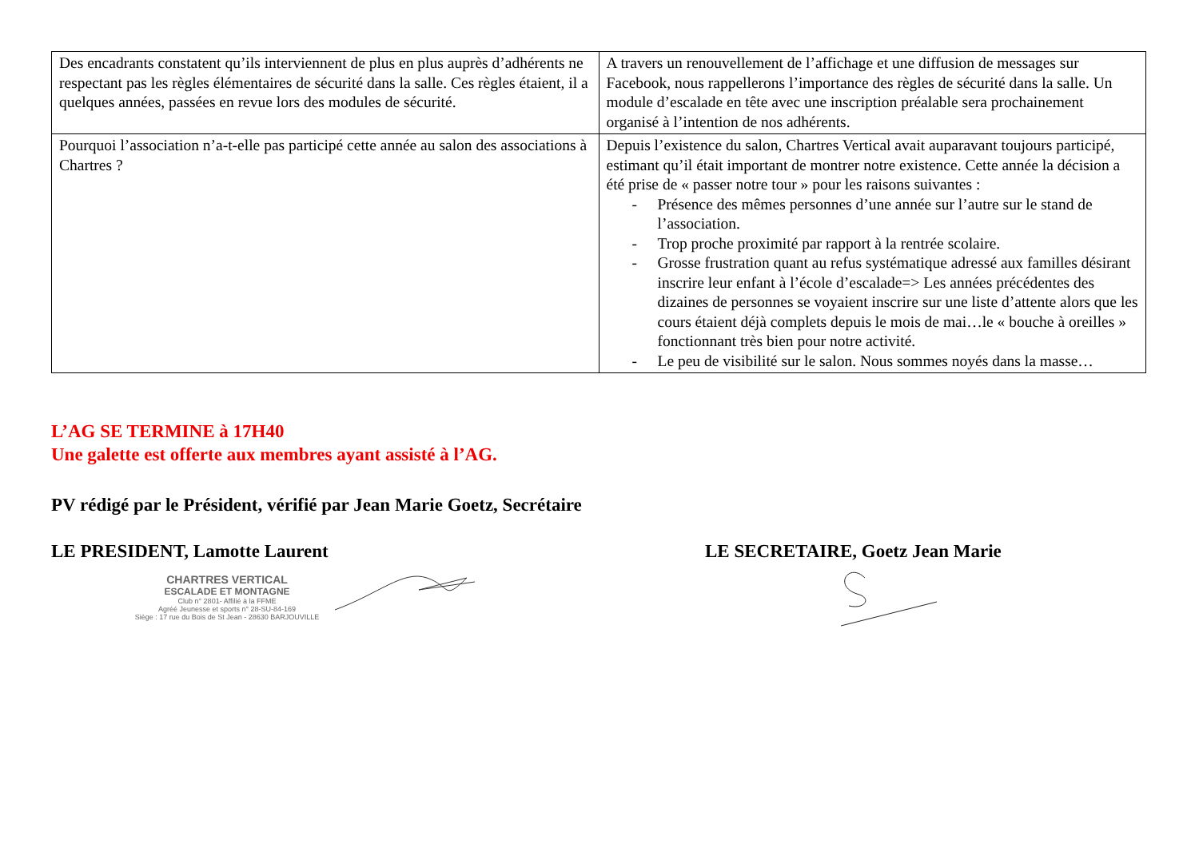| Des encadrants constatent qu’ils interviennent de plus en plus auprès d’adhérents ne respectant pas les règles élémentaires de sécurité dans la salle. Ces règles étaient, il a quelques années, passées en revue lors des modules de sécurité. | A travers un renouvellement de l’affichage et une diffusion de messages sur Facebook, nous rappellerons l’importance des règles de sécurité dans la salle. Un module d’escalade en tête avec une inscription préalable sera prochainement organisé à l’intention de nos adhérents. |
| Pourquoi l’association n’a-t-elle pas participé cette année au salon des associations à Chartres ? | Depuis l’existence du salon, Chartres Vertical avait auparavant toujours participé, estimant qu’il était important de montrer notre existence. Cette année la décision a été prise de « passer notre tour » pour les raisons suivantes : - Présence des mêmes personnes d’une année sur l’autre sur le stand de l’association. - Trop proche proximité par rapport à la rentrée scolaire. - Grosse frustration quant au refus systématique adressé aux familles désirant inscrire leur enfant à l’école d’escalade=> Les années précédentes des dizaines de personnes se voyaient inscrire sur une liste d’attente alors que les cours étaient déjà complets depuis le mois de mai…le « bouche à oreilles » fonctionnant très bien pour notre activité. - Le peu de visibilité sur le salon. Nous sommes noyés dans la masse… |
L’AG SE TERMINE à 17H40
Une galette est offerte aux membres ayant assisté à l’AG.
PV rédigé par le Président, vérifié par Jean Marie Goetz, Secrétaire
LE PRESIDENT, Lamotte Laurent
CHARTRES VERTICAL
ESCALADE ET MONTAGNE
Club n° 2801- Affilié à la FFME
Agréé Jeunesse et sports n° 28-SU-84-169
Siège : 17 rue du Bois de St Jean - 28630 BARJOUVILLE
LE SECRETAIRE, Goetz Jean Marie